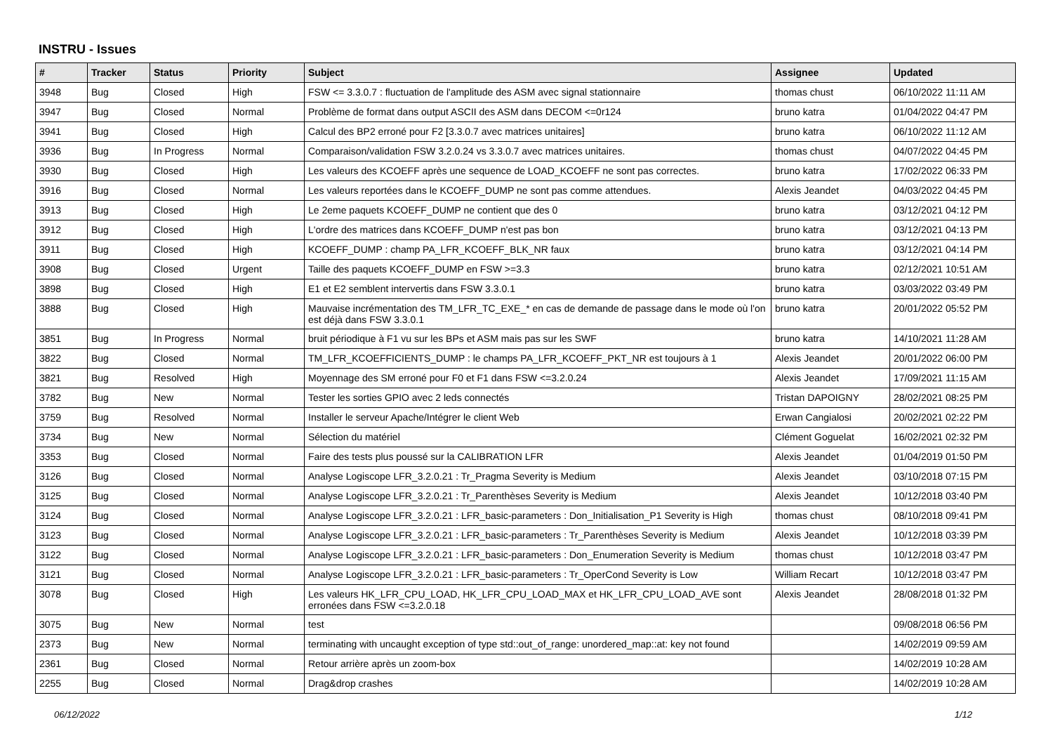INSTRU - Issues
| # | Tracker | Status | Priority | Subject | Assignee | Updated |
| --- | --- | --- | --- | --- | --- | --- |
| 3948 | Bug | Closed | High | FSW <= 3.3.0.7 : fluctuation de l'amplitude des ASM avec signal stationnaire | thomas chust | 06/10/2022 11:11 AM |
| 3947 | Bug | Closed | Normal | Problème de format dans output ASCII des ASM dans DECOM <=0r124 | bruno katra | 01/04/2022 04:47 PM |
| 3941 | Bug | Closed | High | Calcul des BP2 erroné pour F2 [3.3.0.7 avec matrices unitaires] | bruno katra | 06/10/2022 11:12 AM |
| 3936 | Bug | In Progress | Normal | Comparaison/validation FSW 3.2.0.24 vs 3.3.0.7 avec matrices unitaires. | thomas chust | 04/07/2022 04:45 PM |
| 3930 | Bug | Closed | High | Les valeurs des KCOEFF après une sequence de LOAD_KCOEFF ne sont pas correctes. | bruno katra | 17/02/2022 06:33 PM |
| 3916 | Bug | Closed | Normal | Les valeurs reportées dans le KCOEFF_DUMP ne sont pas comme attendues. | Alexis Jeandet | 04/03/2022 04:45 PM |
| 3913 | Bug | Closed | High | Le 2eme paquets KCOEFF_DUMP ne contient que des 0 | bruno katra | 03/12/2021 04:12 PM |
| 3912 | Bug | Closed | High | L'ordre des matrices dans KCOEFF_DUMP n'est pas bon | bruno katra | 03/12/2021 04:13 PM |
| 3911 | Bug | Closed | High | KCOEFF_DUMP : champ PA_LFR_KCOEFF_BLK_NR faux | bruno katra | 03/12/2021 04:14 PM |
| 3908 | Bug | Closed | Urgent | Taille des paquets KCOEFF_DUMP en FSW >=3.3 | bruno katra | 02/12/2021 10:51 AM |
| 3898 | Bug | Closed | High | E1 et E2 semblent intervertis dans FSW 3.3.0.1 | bruno katra | 03/03/2022 03:49 PM |
| 3888 | Bug | Closed | High | Mauvaise incrémentation des TM_LFR_TC_EXE_* en cas de demande de passage dans le mode où l'on est déjà dans FSW 3.3.0.1 | bruno katra | 20/01/2022 05:52 PM |
| 3851 | Bug | In Progress | Normal | bruit périodique à F1 vu sur les BPs et ASM mais pas sur les SWF | bruno katra | 14/10/2021 11:28 AM |
| 3822 | Bug | Closed | Normal | TM_LFR_KCOEFFICIENTS_DUMP : le champs PA_LFR_KCOEFF_PKT_NR est toujours à 1 | Alexis Jeandet | 20/01/2022 06:00 PM |
| 3821 | Bug | Resolved | High | Moyennage des SM erroné pour F0 et F1 dans FSW <=3.2.0.24 | Alexis Jeandet | 17/09/2021 11:15 AM |
| 3782 | Bug | New | Normal | Tester les sorties GPIO avec 2 leds connectés | Tristan DAPOIGNY | 28/02/2021 08:25 PM |
| 3759 | Bug | Resolved | Normal | Installer le serveur Apache/Intégrer le client Web | Erwan Cangialosi | 20/02/2021 02:22 PM |
| 3734 | Bug | New | Normal | Sélection du matériel | Clément Goguelat | 16/02/2021 02:32 PM |
| 3353 | Bug | Closed | Normal | Faire des tests plus poussé sur la CALIBRATION LFR | Alexis Jeandet | 01/04/2019 01:50 PM |
| 3126 | Bug | Closed | Normal | Analyse Logiscope LFR_3.2.0.21 : Tr_Pragma Severity is Medium | Alexis Jeandet | 03/10/2018 07:15 PM |
| 3125 | Bug | Closed | Normal | Analyse Logiscope LFR_3.2.0.21 : Tr_Parenthèses Severity is Medium | Alexis Jeandet | 10/12/2018 03:40 PM |
| 3124 | Bug | Closed | Normal | Analyse Logiscope LFR_3.2.0.21 : LFR_basic-parameters : Don_Initialisation_P1 Severity is High | thomas chust | 08/10/2018 09:41 PM |
| 3123 | Bug | Closed | Normal | Analyse Logiscope LFR_3.2.0.21 : LFR_basic-parameters : Tr_Parenthèses Severity is Medium | Alexis Jeandet | 10/12/2018 03:39 PM |
| 3122 | Bug | Closed | Normal | Analyse Logiscope LFR_3.2.0.21 : LFR_basic-parameters : Don_Enumeration Severity is Medium | thomas chust | 10/12/2018 03:47 PM |
| 3121 | Bug | Closed | Normal | Analyse Logiscope LFR_3.2.0.21 : LFR_basic-parameters : Tr_OperCond Severity is Low | William Recart | 10/12/2018 03:47 PM |
| 3078 | Bug | Closed | High | Les valeurs HK_LFR_CPU_LOAD, HK_LFR_CPU_LOAD_MAX et HK_LFR_CPU_LOAD_AVE sont erronées dans FSW <=3.2.0.18 | Alexis Jeandet | 28/08/2018 01:32 PM |
| 3075 | Bug | New | Normal | test | | 09/08/2018 06:56 PM |
| 2373 | Bug | New | Normal | terminating with uncaught exception of type std::out_of_range: unordered_map::at: key not found | | 14/02/2019 09:59 AM |
| 2361 | Bug | Closed | Normal | Retour arrière après un zoom-box | | 14/02/2019 10:28 AM |
| 2255 | Bug | Closed | Normal | Drag&drop crashes | | 14/02/2019 10:28 AM |
06/12/2022 1/12